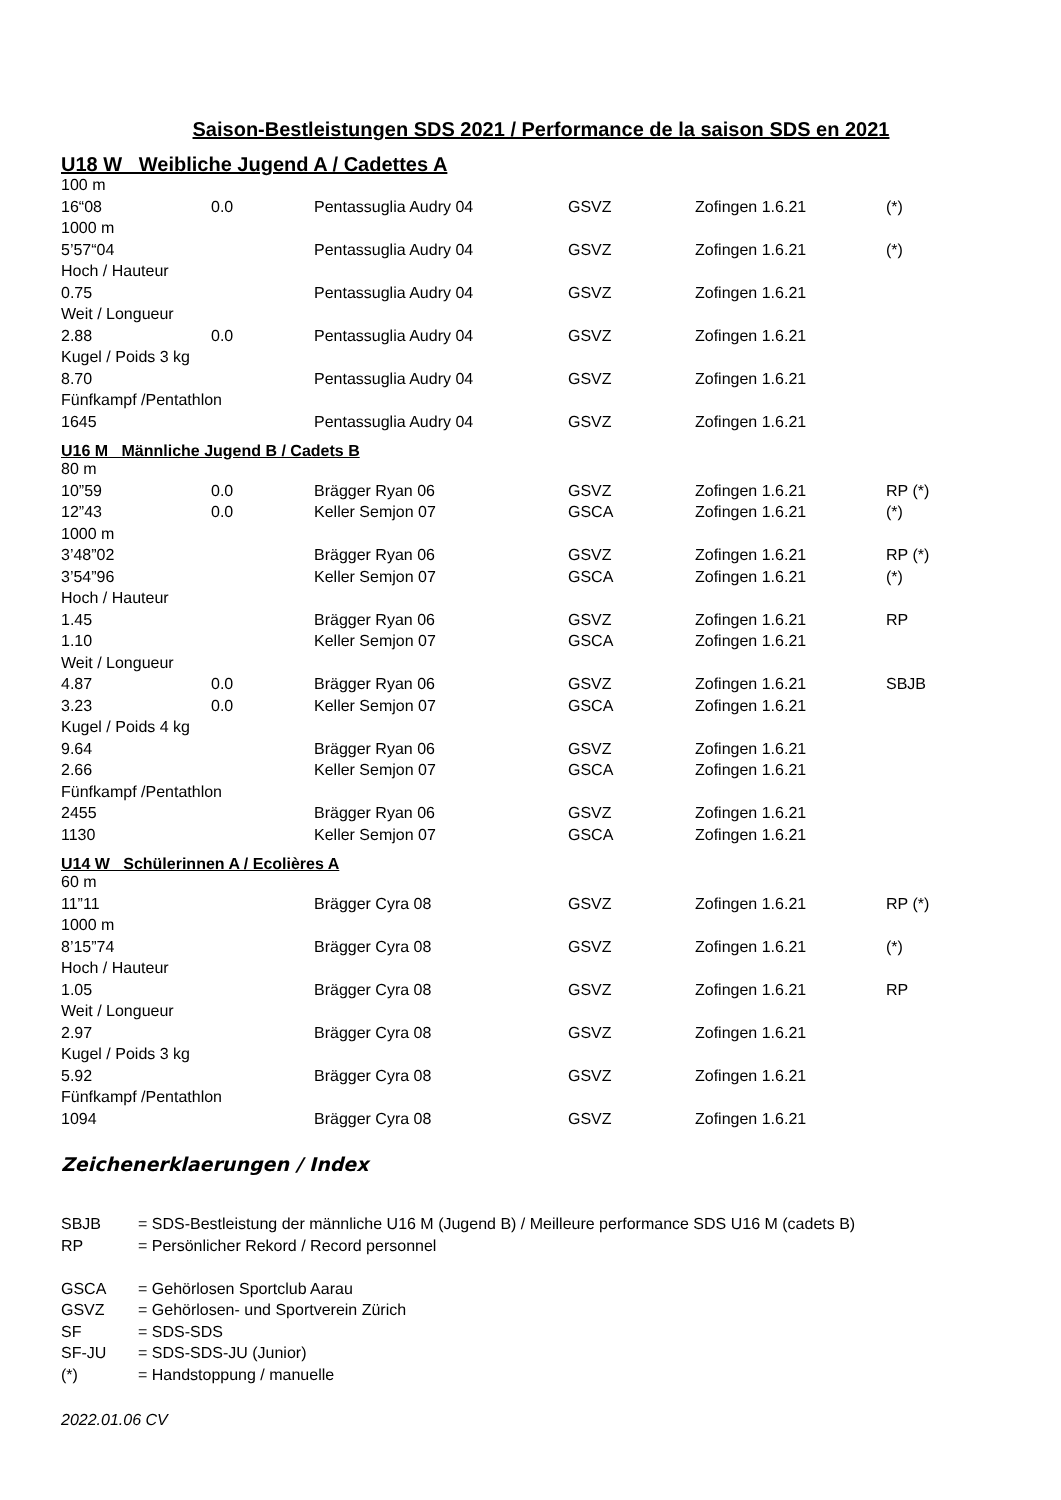Saison-Bestleistungen SDS 2021 / Performance de la saison SDS en 2021
U18 W Weibliche Jugend A / Cadettes A
| 100 m | | | | | |
| 16“08 | 0.0 | Pentassuglia Audry 04 | GSVZ | Zofingen 1.6.21 | (*) |
| 1000 m | | | | | |
| 5’57“04 | | Pentassuglia Audry 04 | GSVZ | Zofingen 1.6.21 | (*) |
| Hoch / Hauteur | | | | | |
| 0.75 | | Pentassuglia Audry 04 | GSVZ | Zofingen 1.6.21 | |
| Weit / Longueur | | | | | |
| 2.88 | 0.0 | Pentassuglia Audry 04 | GSVZ | Zofingen 1.6.21 | |
| Kugel / Poids 3 kg | | | | | |
| 8.70 | | Pentassuglia Audry 04 | GSVZ | Zofingen 1.6.21 | |
| Fünfkampf /Pentathlon | | | | | |
| 1645 | | Pentassuglia Audry 04 | GSVZ | Zofingen 1.6.21 | |
U16 M Männliche Jugend B / Cadets B
| 80 m | | | | | |
| 10”59 | 0.0 | Brägger Ryan 06 | GSVZ | Zofingen 1.6.21 | RP (*) |
| 12”43 | 0.0 | Keller Semjon 07 | GSCA | Zofingen 1.6.21 | (*) |
| 1000 m | | | | | |
| 3’48”02 | | Brägger Ryan 06 | GSVZ | Zofingen 1.6.21 | RP (*) |
| 3’54”96 | | Keller Semjon 07 | GSCA | Zofingen 1.6.21 | (*) |
| Hoch / Hauteur | | | | | |
| 1.45 | | Brägger Ryan 06 | GSVZ | Zofingen 1.6.21 | RP |
| 1.10 | | Keller Semjon 07 | GSCA | Zofingen 1.6.21 | |
| Weit / Longueur | | | | | |
| 4.87 | 0.0 | Brägger Ryan 06 | GSVZ | Zofingen 1.6.21 | SBJB |
| 3.23 | 0.0 | Keller Semjon 07 | GSCA | Zofingen 1.6.21 | |
| Kugel / Poids 4 kg | | | | | |
| 9.64 | | Brägger Ryan 06 | GSVZ | Zofingen 1.6.21 | |
| 2.66 | | Keller Semjon 07 | GSCA | Zofingen 1.6.21 | |
| Fünfkampf /Pentathlon | | | | | |
| 2455 | | Brägger Ryan 06 | GSVZ | Zofingen 1.6.21 | |
| 1130 | | Keller Semjon 07 | GSCA | Zofingen 1.6.21 | |
U14 W Schülerinnen A / Ecolières A
| 60 m | | | | | |
| 11”11 | | Brägger Cyra 08 | GSVZ | Zofingen 1.6.21 | RP (*) |
| 1000 m | | | | | |
| 8’15”74 | | Brägger Cyra 08 | GSVZ | Zofingen 1.6.21 | (*) |
| Hoch / Hauteur | | | | | |
| 1.05 | | Brägger Cyra 08 | GSVZ | Zofingen 1.6.21 | RP |
| Weit / Longueur | | | | | |
| 2.97 | | Brägger Cyra 08 | GSVZ | Zofingen 1.6.21 | |
| Kugel / Poids 3 kg | | | | | |
| 5.92 | | Brägger Cyra 08 | GSVZ | Zofingen 1.6.21 | |
| Fünfkampf /Pentathlon | | | | | |
| 1094 | | Brägger Cyra 08 | GSVZ | Zofingen 1.6.21 | |
Zeichenerklaerungen / Index
| SBJB | = SDS-Bestleistung der männliche U16 M (Jugend B) / Meilleure performance SDS U16 M (cadets B) |
| RP | = Persönlicher Rekord / Record personnel |
| GSCA | = Gehörlosen Sportclub Aarau |
| GSVZ | = Gehörlosen- und Sportverein Zürich |
| SF | = SDS-SDS |
| SF-JU | = SDS-SDS-JU (Junior) |
| (*) | = Handstoppung / manuelle |
2022.01.06 CV